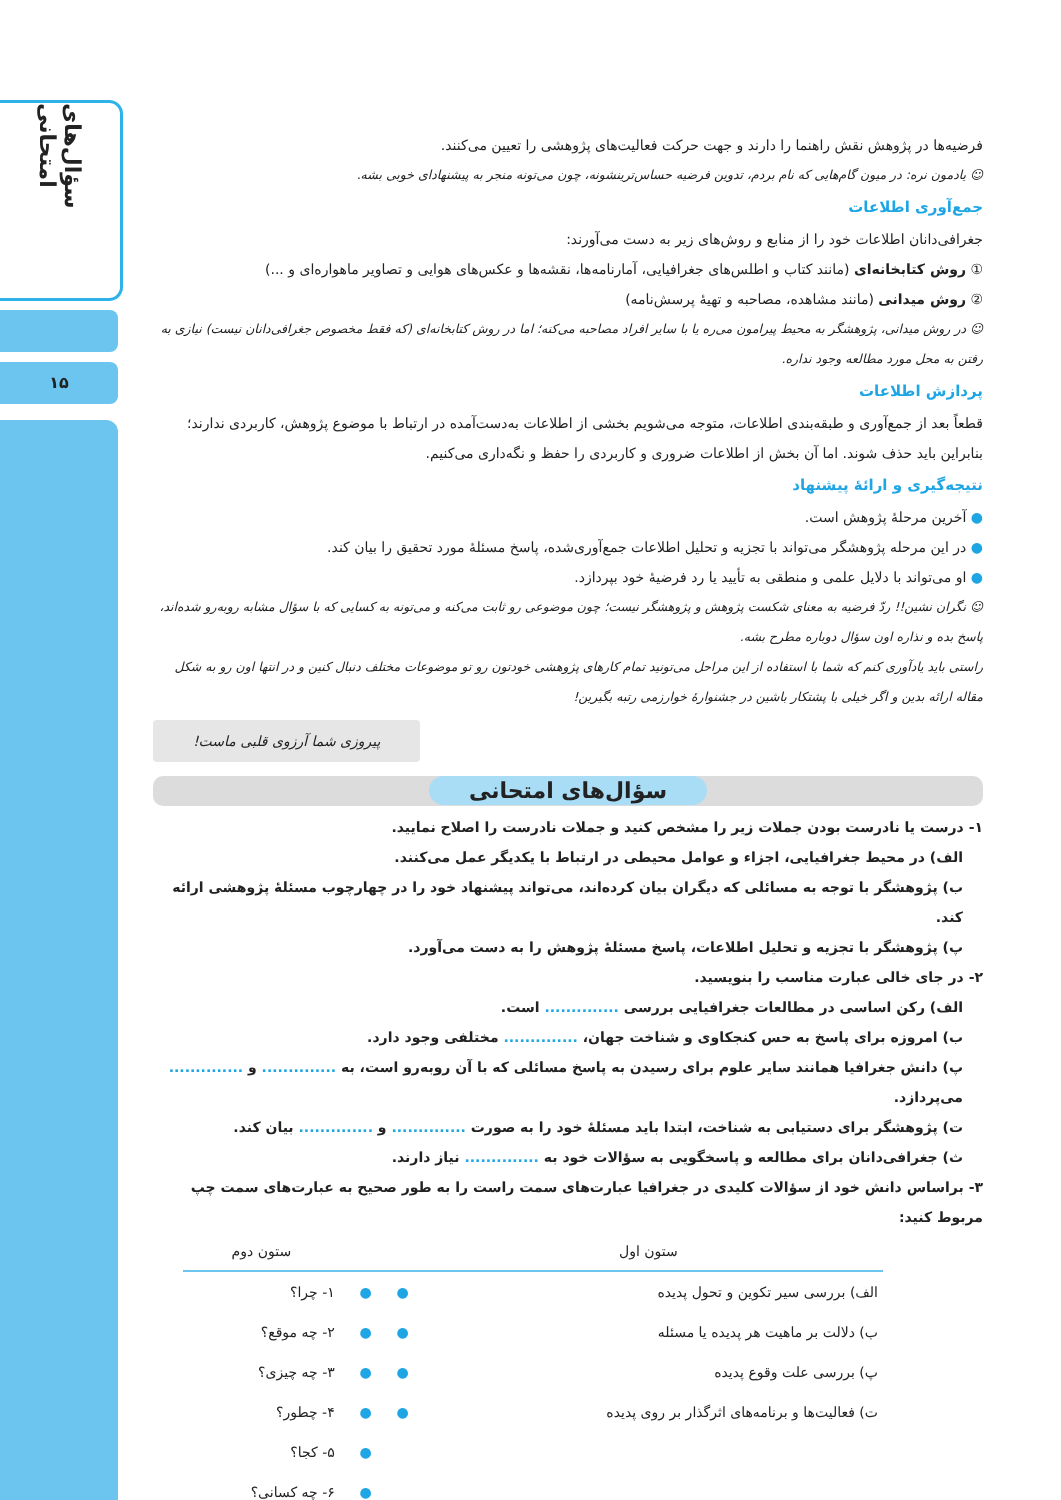سؤال‌های امتحانی
۱۵
فرضیه‌ها در پژوهش نقش راهنما را دارند و جهت حرکت فعالیت‌های پژوهشی را تعیین می‌کنند.
☺ یادمون نره: در میون گام‌هایی که نام بردم، تدوین فرضیه حساس‌ترینشونه، چون می‌تونه منجر به پیشنهادای خوبی بشه.
جمع‌آوری اطلاعات
جغرافی‌دانان اطلاعات خود را از منابع و روش‌های زیر به دست می‌آورند:
① روش کتابخانه‌ای (مانند کتاب و اطلس‌های جغرافیایی، آمارنامه‌ها، نقشه‌ها و عکس‌های هوایی و تصاویر ماهواره‌ای و ...)
② روش میدانی (مانند مشاهده، مصاحبه و تهیهٔ پرسش‌نامه)
☺ در روش میدانی، پژوهشگر به محیط پیرامون می‌ره یا با سایر افراد مصاحبه می‌کنه؛ اما در روش کتابخانه‌ای (که فقط مخصوص جغرافی‌دانان نیست) نیازی به رفتن به محل مورد مطالعه وجود نداره.
پردازش اطلاعات
قطعاً بعد از جمع‌آوری و طبقه‌بندی اطلاعات، متوجه می‌شویم بخشی از اطلاعات به‌دست‌آمده در ارتباط با موضوع پژوهش، کاربردی ندارند؛ بنابراین باید حذف شوند. اما آن بخش از اطلاعات ضروری و کاربردی را حفظ و نگه‌داری می‌کنیم.
نتیجه‌گیری و ارائهٔ پیشنهاد
● آخرین مرحلهٔ پژوهش است.
● در این مرحله پژوهشگر می‌تواند با تجزیه و تحلیل اطلاعات جمع‌آوری‌شده، پاسخ مسئلهٔ مورد تحقیق را بیان کند.
● او می‌تواند با دلایل علمی و منطقی به تأیید یا رد فرضیهٔ خود بپردازد.
☺ نگران نشین!! ردّ فرضیه به معنای شکست پژوهش و پژوهشگر نیست؛ چون موضوعی رو ثابت می‌کنه و می‌تونه به کسایی که با سؤال مشابه روبه‌رو شده‌اند، پاسخ بده و نذاره اون سؤال دوباره مطرح بشه.
راستی باید یادآوری کنم که شما با استفاده از این مراحل می‌تونید تمام کارهای پژوهشی خودتون رو تو موضوعات مختلف دنبال کنین و در انتها اون رو به شکل مقاله ارائه بدین و اگر خیلی با پشتکار باشین در جشنوارهٔ خوارزمی رتبه بگیرین!
پیروزی شما آرزوی قلبی ماست!
سؤال‌های امتحانی
۱- درست یا نادرست بودن جملات زیر را مشخص کنید و جملات نادرست را اصلاح نمایید.
الف) در محیط جغرافیایی، اجزاء و عوامل محیطی در ارتباط با یکدیگر عمل می‌کنند.
ب) پژوهشگر با توجه به مسائلی که دیگران بیان کرده‌اند، می‌تواند پیشنهاد خود را در چهارچوب مسئلهٔ پژوهشی ارائه کند.
پ) پژوهشگر با تجزیه و تحلیل اطلاعات، پاسخ مسئلهٔ پژوهش را به دست می‌آورد.
۲- در جای خالی عبارت مناسب را بنویسید.
الف) رکن اساسی در مطالعات جغرافیایی بررسی .............. است.
ب) امروزه برای پاسخ به حس کنجکاوی و شناخت جهان، .............. مختلفی وجود دارد.
پ) دانش جغرافیا همانند سایر علوم برای رسیدن به پاسخ مسائلی که با آن روبه‌رو است، به .............. و .............. می‌پردازد.
ت) پژوهشگر برای دستیابی به شناخت، ابتدا باید مسئلهٔ خود را به صورت .............. و .............. بیان کند.
ث) جغرافی‌دانان برای مطالعه و پاسخگویی به سؤالات خود به .............. نیاز دارند.
۳- براساس دانش خود از سؤالات کلیدی در جغرافیا عبارت‌های سمت راست را به طور صحیح به عبارت‌های سمت چپ مربوط کنید:
| ستون اول | | | ستون دوم |
| --- | --- | --- | --- |
| الف) بررسی سیر تکوین و تحول پدیده | ● | ● | ۱- چرا؟ |
| ب) دلالت بر ماهیت هر پدیده یا مسئله | ● | ● | ۲- چه موقع؟ |
| پ) بررسی علت وقوع پدیده | ● | ● | ۳- چه چیزی؟ |
| ت) فعالیت‌ها و برنامه‌های اثرگذار بر روی پدیده | ● | ● | ۴- چطور؟ |
| | | ● | ۵- کجا؟ |
| | | ● | ۶- چه کسانی؟ |